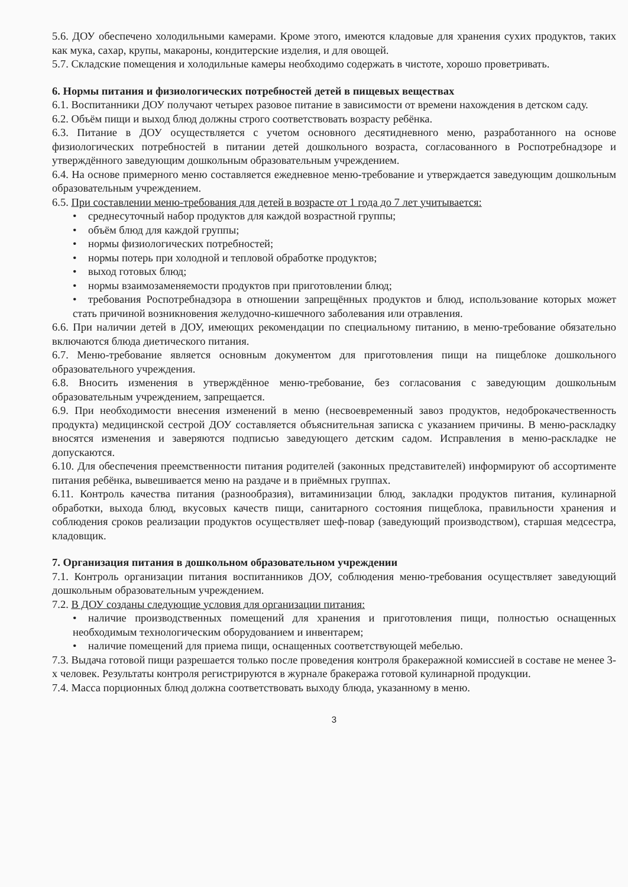5.6. ДОУ обеспечено холодильными камерами. Кроме этого, имеются кладовые для хранения сухих продуктов, таких как мука, сахар, крупы, макароны, кондитерские изделия, и для овощей.
5.7. Складские помещения и холодильные камеры необходимо содержать в чистоте, хорошо проветривать.
6. Нормы питания и физиологических потребностей детей в пищевых веществах
6.1. Воспитанники ДОУ получают четырех разовое питание в зависимости от времени нахождения в детском саду.
6.2. Объём пищи и выход блюд должны строго соответствовать возрасту ребёнка.
6.3. Питание в ДОУ осуществляется с учетом основного десятидневного меню, разработанного на основе физиологических потребностей в питании детей дошкольного возраста, согласованного в Роспотребнадзоре и утверждённого заведующим дошкольным образовательным учреждением.
6.4. На основе примерного меню составляется ежедневное меню-требование и утверждается заведующим дошкольным образовательным учреждением.
6.5. При составлении меню-требования для детей в возрасте от 1 года до 7 лет учитывается:
• среднесуточный набор продуктов для каждой возрастной группы;
• объём блюд для каждой группы;
• нормы физиологических потребностей;
• нормы потерь при холодной и тепловой обработке продуктов;
• выход готовых блюд;
• нормы взаимозаменяемости продуктов при приготовлении блюд;
• требования Роспотребнадзора в отношении запрещённых продуктов и блюд, использование которых может стать причиной возникновения желудочно-кишечного заболевания или отравления.
6.6. При наличии детей в ДОУ, имеющих рекомендации по специальному питанию, в меню-требование обязательно включаются блюда диетического питания.
6.7. Меню-требование является основным документом для приготовления пищи на пищеблоке дошкольного образовательного учреждения.
6.8. Вносить изменения в утверждённое меню-требование, без согласования с заведующим дошкольным образовательным учреждением, запрещается.
6.9. При необходимости внесения изменений в меню (несвоевременный завоз продуктов, недоброкачественность продукта) медицинской сестрой ДОУ составляется объяснительная записка с указанием причины. В меню-раскладку вносятся изменения и заверяются подписью заведующего детским садом. Исправления в меню-раскладке не допускаются.
6.10. Для обеспечения преемственности питания родителей (законных представителей) информируют об ассортименте питания ребёнка, вывешивается меню на раздаче и в приёмных группах.
6.11. Контроль качества питания (разнообразия), витаминизации блюд, закладки продуктов питания, кулинарной обработки, выхода блюд, вкусовых качеств пищи, санитарного состояния пищеблока, правильности хранения и соблюдения сроков реализации продуктов осуществляет шеф-повар (заведующий производством), старшая медсестра, кладовщик.
7. Организация питания в дошкольном образовательном учреждении
7.1. Контроль организации питания воспитанников ДОУ, соблюдения меню-требования осуществляет заведующий дошкольным образовательным учреждением.
7.2. В ДОУ созданы следующие условия для организации питания:
• наличие производственных помещений для хранения и приготовления пищи, полностью оснащенных необходимым технологическим оборудованием и инвентарем;
• наличие помещений для приема пищи, оснащенных соответствующей мебелью.
7.3. Выдача готовой пищи разрешается только после проведения контроля бракеражной комиссией в составе не менее 3-х человек. Результаты контроля регистрируются в журнале бракеража готовой кулинарной продукции.
7.4. Масса порционных блюд должна соответствовать выходу блюда, указанному в меню.
3